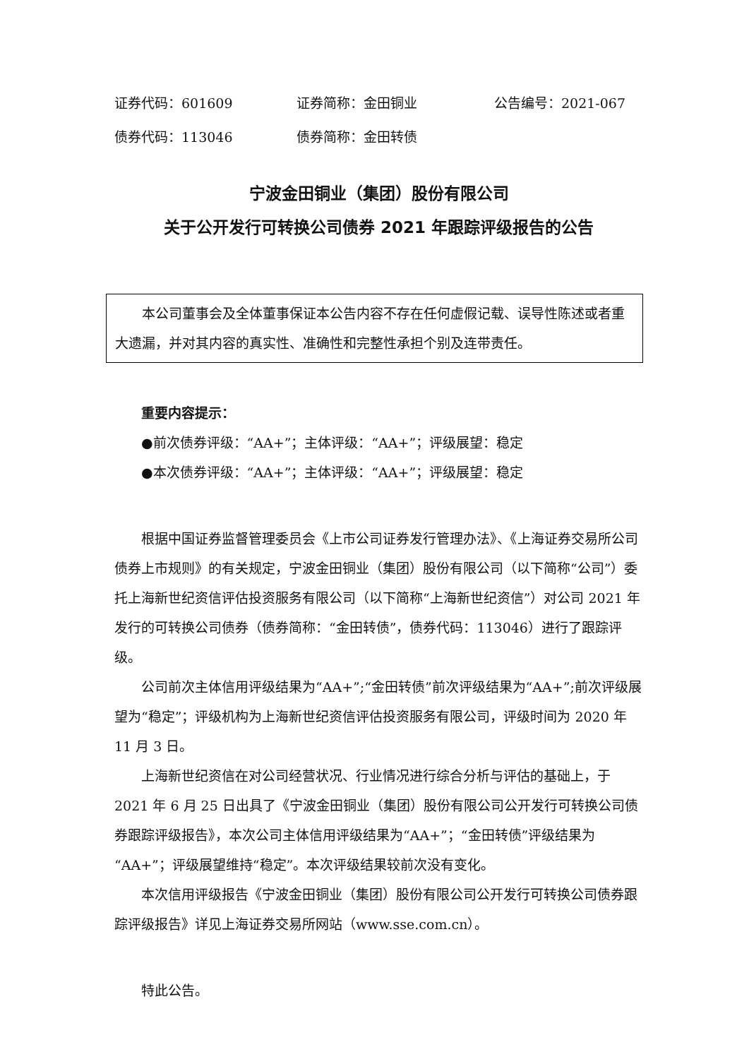证券代码：601609 证券简称：金田铜业 公告编号：2021-067
债券代码：113046 债券简称：金田转债
宁波金田铜业（集团）股份有限公司
关于公开发行可转换公司债券 2021 年跟踪评级报告的公告
本公司董事会及全体董事保证本公告内容不存在任何虚假记载、误导性陈述或者重大遗漏，并对其内容的真实性、准确性和完整性承担个别及连带责任。
重要内容提示：
●前次债券评级：“AA+”；主体评级：“AA+”；评级展望：稳定
●本次债券评级：“AA+”；主体评级：“AA+”；评级展望：稳定
根据中国证券监督管理委员会《上市公司证券发行管理办法》、《上海证券交易所公司债券上市规则》的有关规定，宁波金田铜业（集团）股份有限公司（以下简称“公司”）委托上海新世纪资信评估投资服务有限公司（以下简称“上海新世纪资信”）对公司 2021 年发行的可转换公司债券（债券简称：“金田转债”，债券代码：113046）进行了跟踪评级。
公司前次主体信用评级结果为“AA+”;“金田转债”前次评级结果为“AA+”;前次评级展望为“稳定”；评级机构为上海新世纪资信评估投资服务有限公司，评级时间为 2020 年 11 月 3 日。
上海新世纪资信在对公司经营状况、行业情况进行综合分析与评估的基础上，于 2021 年 6 月 25 日出具了《宁波金田铜业（集团）股份有限公司公开发行可转换公司债券跟踪评级报告》，本次公司主体信用评级结果为“AA+”；“金田转债”评级结果为“AA+”；评级展望维持“稳定”。本次评级结果较前次没有变化。
本次信用评级报告《宁波金田铜业（集团）股份有限公司公开发行可转换公司债券跟踪评级报告》详见上海证券交易所网站（www.sse.com.cn）。
特此公告。